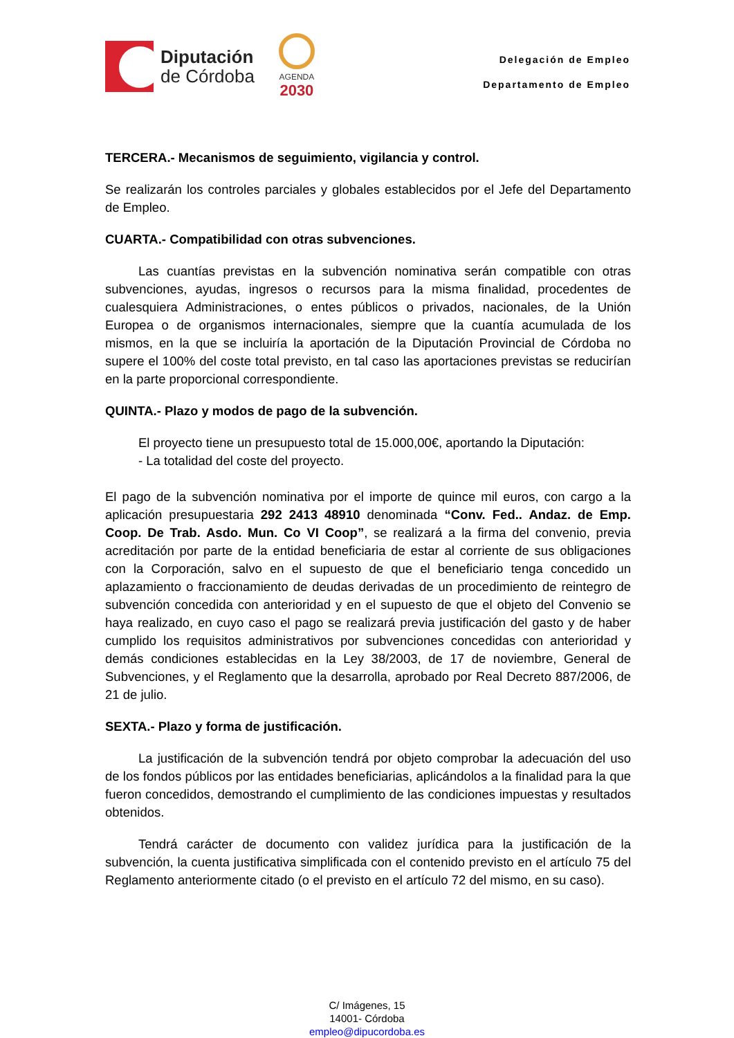Diputación
de Córdoba
AGENDA
2030
Delegación de Empleo
Departamento de Empleo
TERCERA.- Mecanismos de seguimiento, vigilancia y control.
Se realizarán los controles parciales y globales establecidos por el Jefe del Departamento de Empleo.
CUARTA.- Compatibilidad con otras subvenciones.
Las cuantías previstas en la subvención nominativa serán compatible con otras subvenciones, ayudas, ingresos o recursos para la misma finalidad, procedentes de cualesquiera Administraciones, o entes públicos o privados, nacionales, de la Unión Europea o de organismos internacionales, siempre que la cuantía acumulada de los mismos, en la que se incluiría la aportación de la Diputación Provincial de Córdoba no supere el 100% del coste total previsto, en tal caso las aportaciones previstas se reducirían en la parte proporcional correspondiente.
QUINTA.- Plazo y modos de pago de la subvención.
El proyecto tiene un presupuesto total de 15.000,00€, aportando la Diputación:
- La totalidad del coste del proyecto.
El pago de la subvención nominativa por el importe de quince mil euros, con cargo a la aplicación presupuestaria 292 2413 48910 denominada “Conv. Fed.. Andaz. de Emp. Coop. De Trab. Asdo. Mun. Co VI Coop”, se realizará a la firma del convenio, previa acreditación por parte de la entidad beneficiaria de estar al corriente de sus obligaciones con la Corporación, salvo en el supuesto de que el beneficiario tenga concedido un aplazamiento o fraccionamiento de deudas derivadas de un procedimiento de reintegro de subvención concedida con anterioridad y en el supuesto de que el objeto del Convenio se haya realizado, en cuyo caso el pago se realizará previa justificación del gasto y de haber cumplido los requisitos administrativos por subvenciones concedidas con anterioridad y demás condiciones establecidas en la Ley 38/2003, de 17 de noviembre, General de Subvenciones, y el Reglamento que la desarrolla, aprobado por Real Decreto 887/2006, de 21 de julio.
SEXTA.- Plazo y forma de justificación.
La justificación de la subvención tendrá por objeto comprobar la adecuación del uso de los fondos públicos por las entidades beneficiarias, aplicándolos a la finalidad para la que fueron concedidos, demostrando el cumplimiento de las condiciones impuestas y resultados obtenidos.
Tendrá carácter de documento con validez jurídica para la justificación de la subvención, la cuenta justificativa simplificada con el contenido previsto en el artículo 75 del Reglamento anteriormente citado (o el previsto en el artículo 72 del mismo, en su caso).
C/ Imágenes, 15
14001- Córdoba
empleo@dipucordoba.es